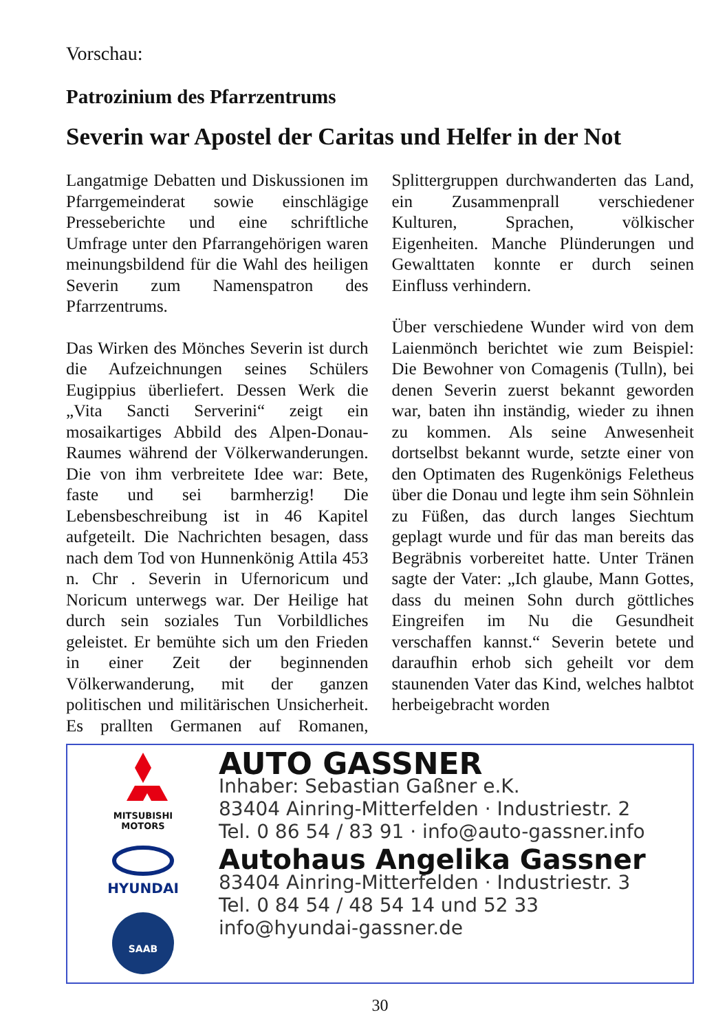Vorschau:
Patrozinium des Pfarrzentrums
Severin war Apostel der Caritas und Helfer in der Not
Langatmige Debatten und Diskussionen im Pfarrgemeinderat sowie einschlägige Presseberichte und eine schriftliche Umfrage unter den Pfarrangehörigen waren meinungsbildend für die Wahl des heiligen Severin zum Namenspatron des Pfarrzentrums.
Das Wirken des Mönches Severin ist durch die Aufzeichnungen seines Schülers Eugippius überliefert. Dessen Werk die „Vita Sancti Serverini“ zeigt ein mosaikartiges Abbild des Alpen-Donau-Raumes während der Völkerwanderungen. Die von ihm verbreitete Idee war: Bete, faste und sei barmherzig! Die Lebensbeschreibung ist in 46 Kapitel aufgeteilt. Die Nachrichten besagen, dass nach dem Tod von Hunnenkönig Attila 453 n. Chr . Severin in Ufernoricum und Noricum unterwegs war. Der Heilige hat durch sein soziales Tun Vorbildliches geleistet. Er bemühte sich um den Frieden in einer Zeit der beginnenden Völkerwanderung, mit der ganzen politischen und militärischen Unsicherheit. Es prallten Germanen auf Romanen, Splittergruppen durchwanderten das Land, ein Zusammenprall verschiedener Kulturen, Sprachen, völkischer Eigenheiten. Manche Plünderungen und Gewalttaten konnte er durch seinen Einfluss verhindern.
Über verschiedene Wunder wird von dem Laienmönch berichtet wie zum Beispiel: Die Bewohner von Comagenis (Tulln), bei denen Severin zuerst bekannt geworden war, baten ihn inständig, wieder zu ihnen zu kommen. Als seine Anwesenheit dortselbst bekannt wurde, setzte einer von den Optimaten des Rugenkönigs Feletheus über die Donau und legte ihm sein Söhnlein zu Füßen, das durch langes Siechtum geplagt wurde und für das man bereits das Begräbnis vorbereitet hatte. Unter Tränen sagte der Vater: „Ich glaube, Mann Gottes, dass du meinen Sohn durch göttliches Eingreifen im Nu die Gesundheit verschaffen kannst.“ Severin betete und daraufhin erhob sich geheilt vor dem staunenden Vater das Kind, welches halbtot herbeigebracht worden
MITSUBISHI
MOTORS
HYUNDAI
SAAB
AUTO GASSNER
Inhaber: Sebastian Gaßner e.K.
83404 Ainring-Mitterfelden · Industriestr. 2
Tel. 0 86 54 / 83 91 · info@auto-gassner.info
Autohaus Angelika Gassner
83404 Ainring-Mitterfelden · Industriestr. 3
Tel. 0 84 54 / 48 54 14 und 52 33
info@hyundai-gassner.de
30